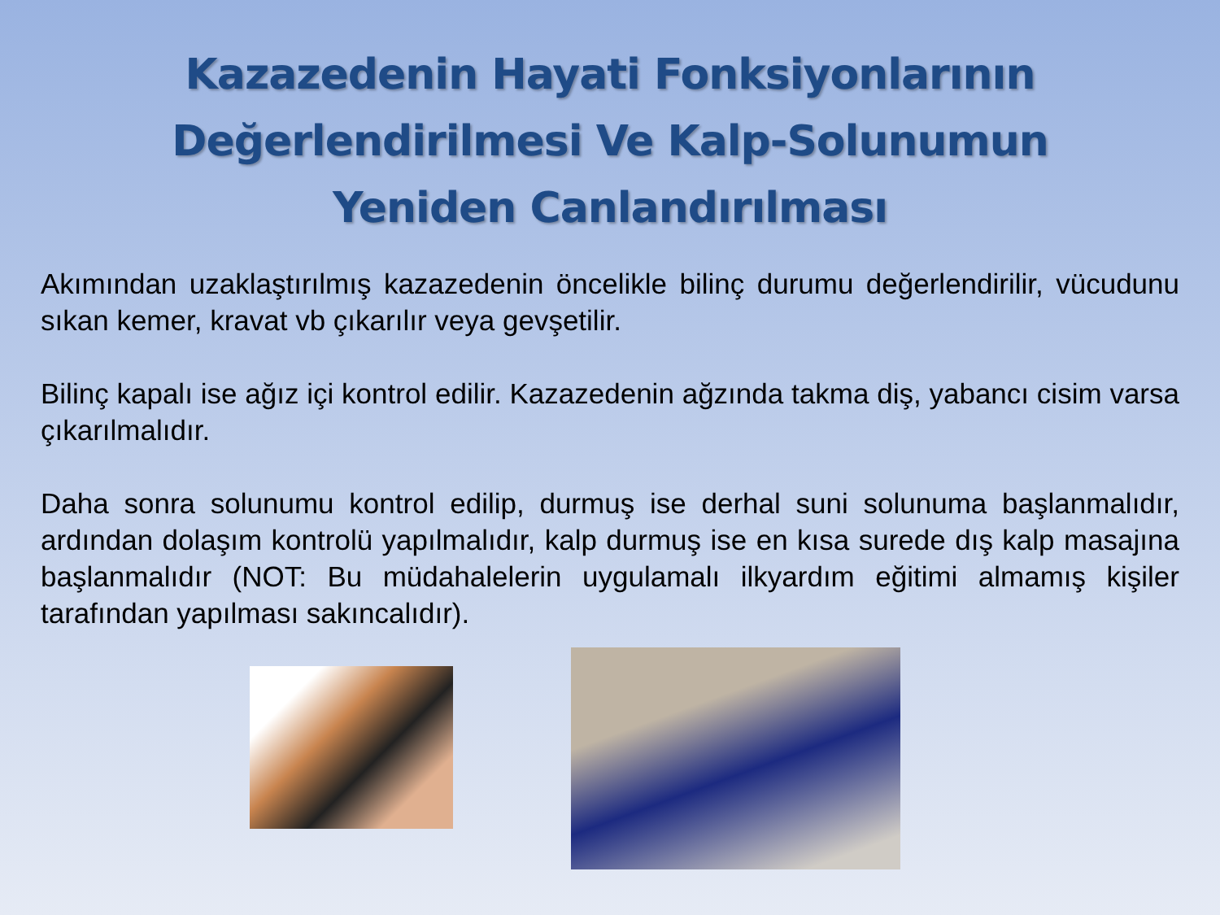Kazazedenin Hayati Fonksiyonlarının
Değerlendirilmesi Ve Kalp-Solunumun
Yeniden Canlandırılması
Akımından uzaklaştırılmış kazazedenin öncelikle bilinç durumu değerlendirilir, vücudunu sıkan kemer, kravat vb çıkarılır veya gevşetilir.
Bilinç kapalı ise ağız içi kontrol edilir. Kazazedenin ağzında takma diş, yabancı cisim varsa çıkarılmalıdır.
Daha sonra solunumu kontrol edilip, durmuş ise derhal suni solunuma başlanmalıdır, ardından dolaşım kontrolü yapılmalıdır, kalp durmuş ise en kısa surede dış kalp masajına başlanmalıdır (NOT: Bu müdahalelerin uygulamalı ilkyardım eğitimi almamış kişiler tarafından yapılması sakıncalıdır).